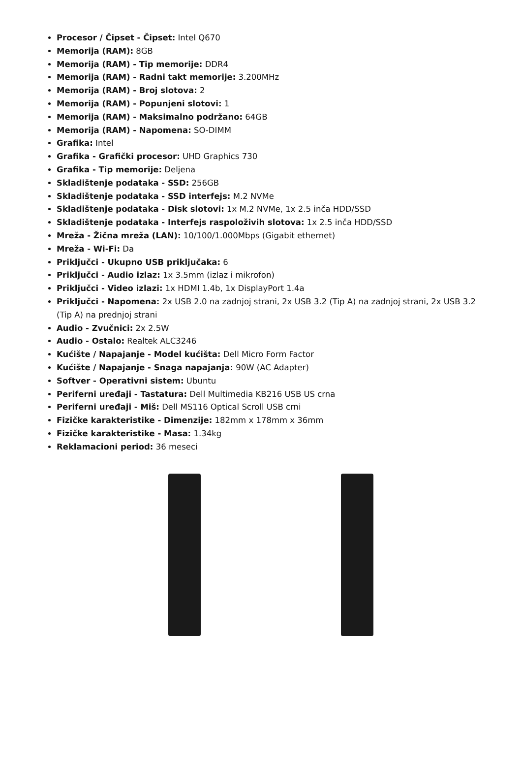Procesor / Čipset - Čipset: Intel Q670
Memorija (RAM): 8GB
Memorija (RAM) - Tip memorije: DDR4
Memorija (RAM) - Radni takt memorije: 3.200MHz
Memorija (RAM) - Broj slotova: 2
Memorija (RAM) - Popunjeni slotovi: 1
Memorija (RAM) - Maksimalno podržano: 64GB
Memorija (RAM) - Napomena: SO-DIMM
Grafika: Intel
Grafika - Grafički procesor: UHD Graphics 730
Grafika - Tip memorije: Deljena
Skladištenje podataka - SSD: 256GB
Skladištenje podataka - SSD interfejs: M.2 NVMe
Skladištenje podataka - Disk slotovi: 1x M.2 NVMe, 1x 2.5 inča HDD/SSD
Skladištenje podataka - Interfejs raspoloživih slotova: 1x 2.5 inča HDD/SSD
Mreža - Žična mreža (LAN): 10/100/1.000Mbps (Gigabit ethernet)
Mreža - Wi-Fi: Da
Priključci - Ukupno USB priključaka: 6
Priključci - Audio izlaz: 1x 3.5mm (izlaz i mikrofon)
Priključci - Video izlazi: 1x HDMI 1.4b, 1x DisplayPort 1.4a
Priključci - Napomena: 2x USB 2.0 na zadnjoj strani, 2x USB 3.2 (Tip A) na zadnjoj strani, 2x USB 3.2 (Tip A) na prednjoj strani
Audio - Zvučnici: 2x 2.5W
Audio - Ostalo: Realtek ALC3246
Kućište / Napajanje - Model kućišta: Dell Micro Form Factor
Kućište / Napajanje - Snaga napajanja: 90W (AC Adapter)
Softver - Operativni sistem: Ubuntu
Periferni uređaji - Tastatura: Dell Multimedia KB216 USB US crna
Periferni uređaji - Miš: Dell MS116 Optical Scroll USB crni
Fizičke karakteristike - Dimenzije: 182mm x 178mm x 36mm
Fizičke karakteristike - Masa: 1.34kg
Reklamacioni period: 36 meseci